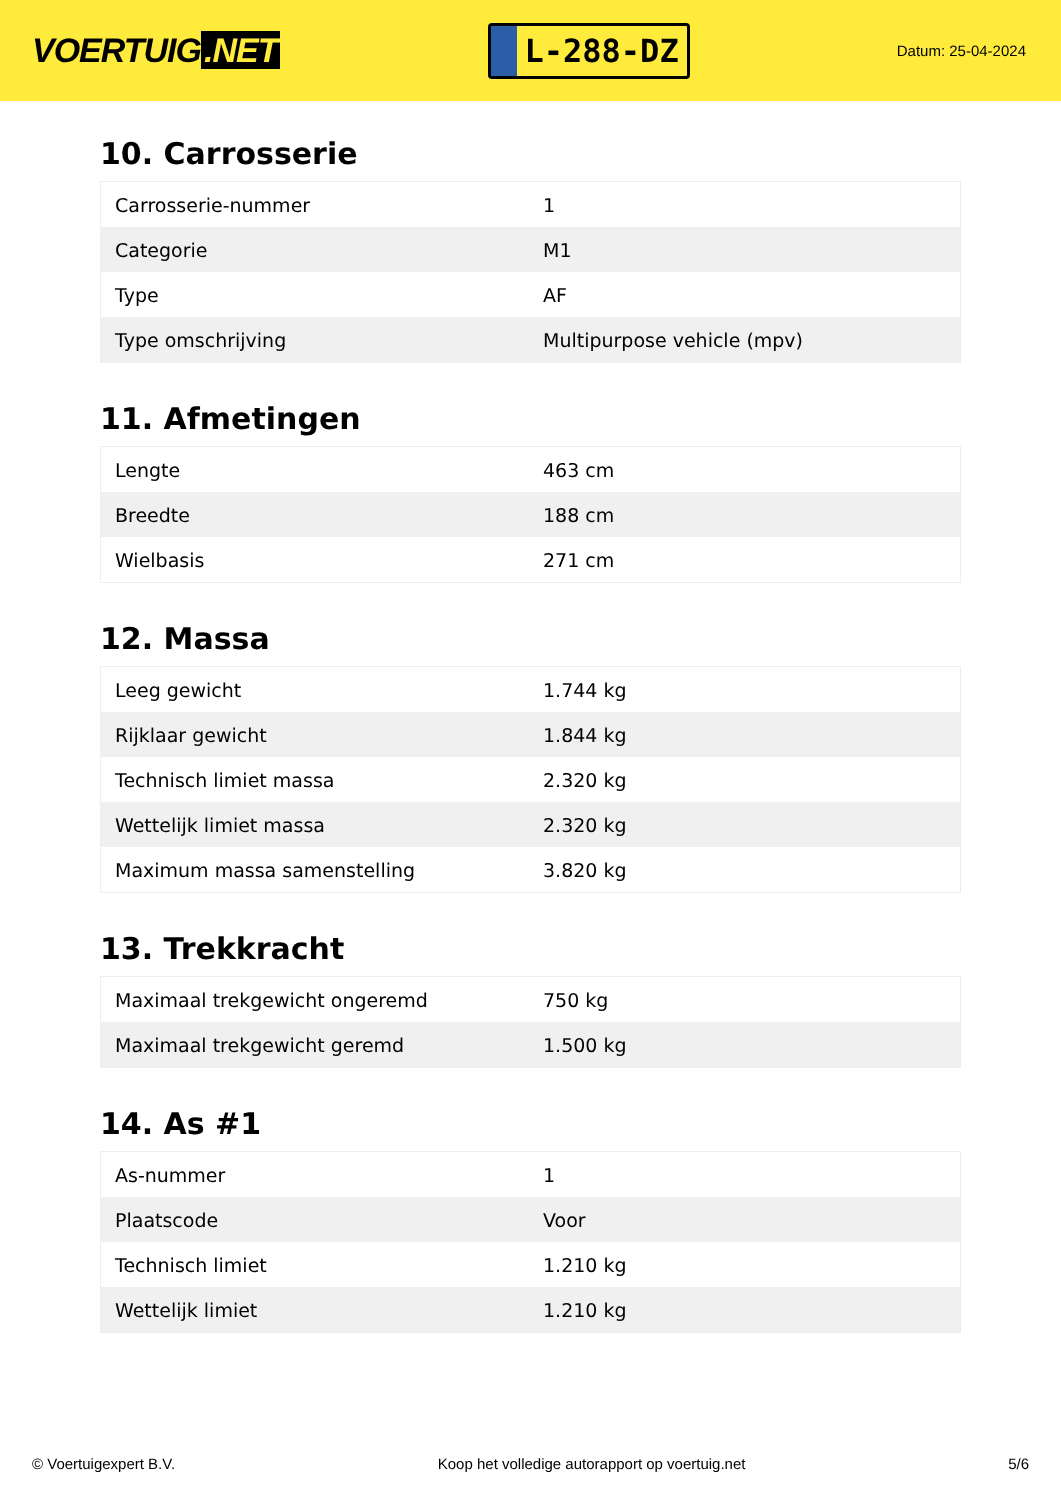VOERTUIG.NET
L-288-DZ
Datum: 25-04-2024
10. Carrosserie
| Carrosserie-nummer | 1 |
| Categorie | M1 |
| Type | AF |
| Type omschrijving | Multipurpose vehicle (mpv) |
11. Afmetingen
| Lengte | 463 cm |
| Breedte | 188 cm |
| Wielbasis | 271 cm |
12. Massa
| Leeg gewicht | 1.744 kg |
| Rijklaar gewicht | 1.844 kg |
| Technisch limiet massa | 2.320 kg |
| Wettelijk limiet massa | 2.320 kg |
| Maximum massa samenstelling | 3.820 kg |
13. Trekkracht
| Maximaal trekgewicht ongeremd | 750 kg |
| Maximaal trekgewicht geremd | 1.500 kg |
14. As #1
| As-nummer | 1 |
| Plaatscode | Voor |
| Technisch limiet | 1.210 kg |
| Wettelijk limiet | 1.210 kg |
© Voertuigexpert B.V. Koop het volledige autorapport op voertuig.net 5/6